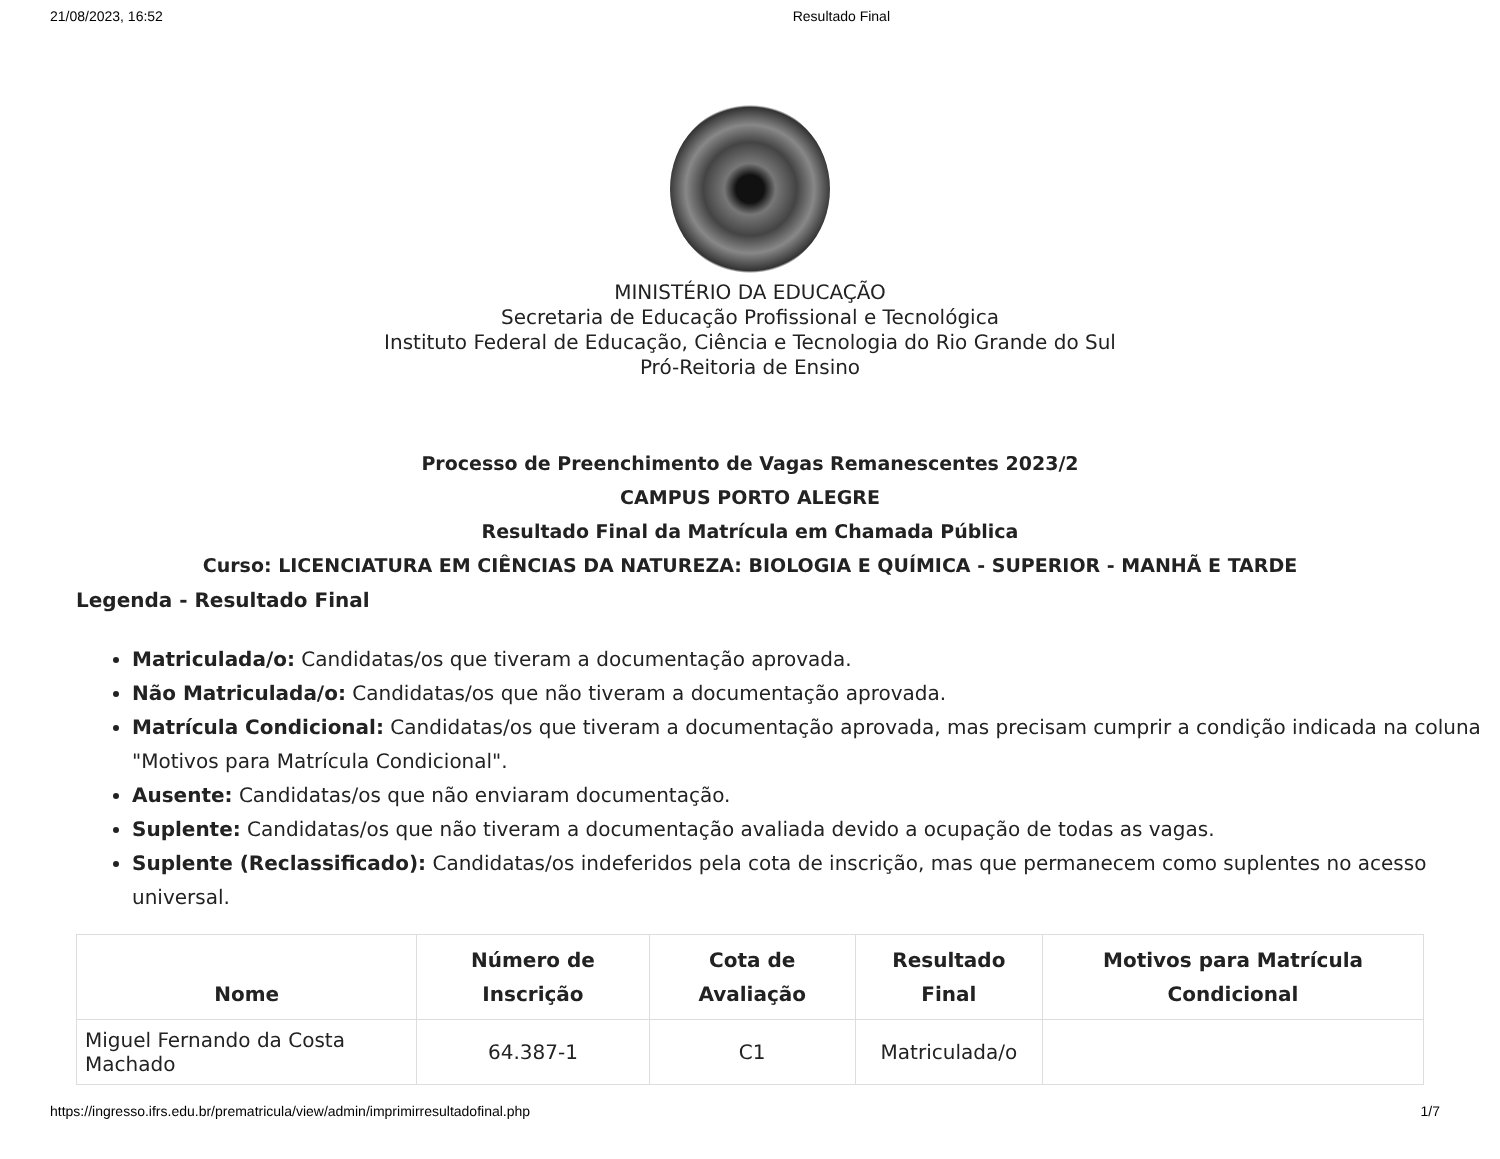21/08/2023, 16:52 Resultado Final
MINISTÉRIO DA EDUCAÇÃO
Secretaria de Educação Profissional e Tecnológica
Instituto Federal de Educação, Ciência e Tecnologia do Rio Grande do Sul
Pró-Reitoria de Ensino
Processo de Preenchimento de Vagas Remanescentes 2023/2
CAMPUS PORTO ALEGRE
Resultado Final da Matrícula em Chamada Pública
Curso: LICENCIATURA EM CIÊNCIAS DA NATUREZA: BIOLOGIA E QUÍMICA - SUPERIOR - MANHÃ E TARDE
Legenda - Resultado Final
Matriculada/o: Candidatas/os que tiveram a documentação aprovada.
Não Matriculada/o: Candidatas/os que não tiveram a documentação aprovada.
Matrícula Condicional: Candidatas/os que tiveram a documentação aprovada, mas precisam cumprir a condição indicada na coluna "Motivos para Matrícula Condicional".
Ausente: Candidatas/os que não enviaram documentação.
Suplente: Candidatas/os que não tiveram a documentação avaliada devido a ocupação de todas as vagas.
Suplente (Reclassificado): Candidatas/os indeferidos pela cota de inscrição, mas que permanecem como suplentes no acesso universal.
| Nome | Número de Inscrição | Cota de Avaliação | Resultado Final | Motivos para Matrícula Condicional |
| --- | --- | --- | --- | --- |
| Miguel Fernando da Costa Machado | 64.387-1 | C1 | Matriculada/o | |
https://ingresso.ifrs.edu.br/prematricula/view/admin/imprimirresultadofinal.php 1/7